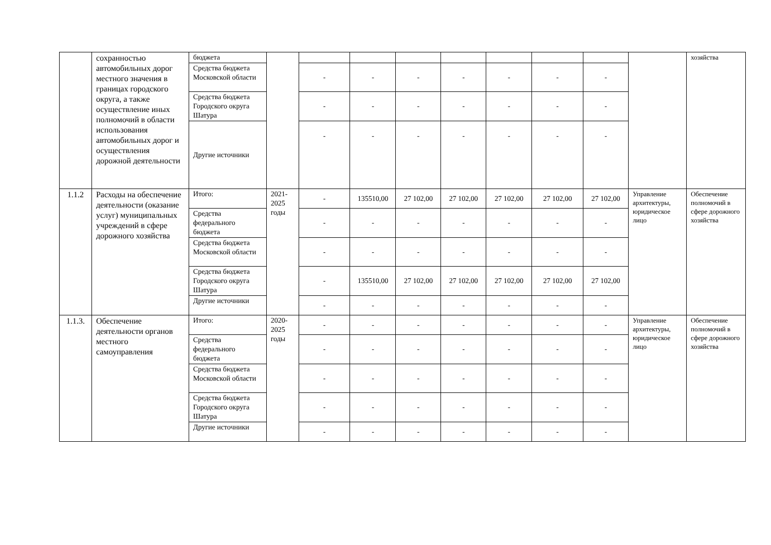| | сохранностью автомобильных дорог местного значения в границах городского округа, а также осуществление иных полномочий в области использования автомобильных дорог и осуществления дорожной деятельности | бюджета | | | | | | | | | | хозяйства |
| | | Средства бюджета Московской области | | - | - | - | - | - | - | - | | |
| | | Средства бюджета Городского округа Шатура | | - | - | - | - | - | - | - | | |
| | | Другие источники | | - | - | - | - | - | - | - | | |
| 1.1.2 | Расходы на обеспечение деятельности (оказание услуг) муниципальных учреждений в сфере дорожного хозяйства | Итого: | 2021-2025 годы | - | 135510,00 | 27 102,00 | 27 102,00 | 27 102,00 | 27 102,00 | 27 102,00 | Управление архитектуры, юридическое лицо | Обеспечение полномочий в сфере дорожного хозяйства |
| | | Средства федерального бюджета | | - | - | - | - | - | - | - | | |
| | | Средства бюджета Московской области | | - | - | - | - | - | - | - | | |
| | | Средства бюджета Городского округа Шатура | | - | 135510,00 | 27 102,00 | 27 102,00 | 27 102,00 | 27 102,00 | 27 102,00 | | |
| | | Другие источники | | - | - | - | - | - | - | - | | |
| 1.1.3. | Обеспечение деятельности органов местного самоуправления | Итого: | 2020-2025 годы | - | - | - | - | - | - | - | Управление архитектуры, юридическое лицо | Обеспечение полномочий в сфере дорожного хозяйства |
| | | Средства федерального бюджета | | - | - | - | - | - | - | - | | |
| | | Средства бюджета Московской области | | - | - | - | - | - | - | - | | |
| | | Средства бюджета Городского округа Шатура | | - | - | - | - | - | - | - | | |
| | | Другие источники | | - | - | - | - | - | - | - | | |